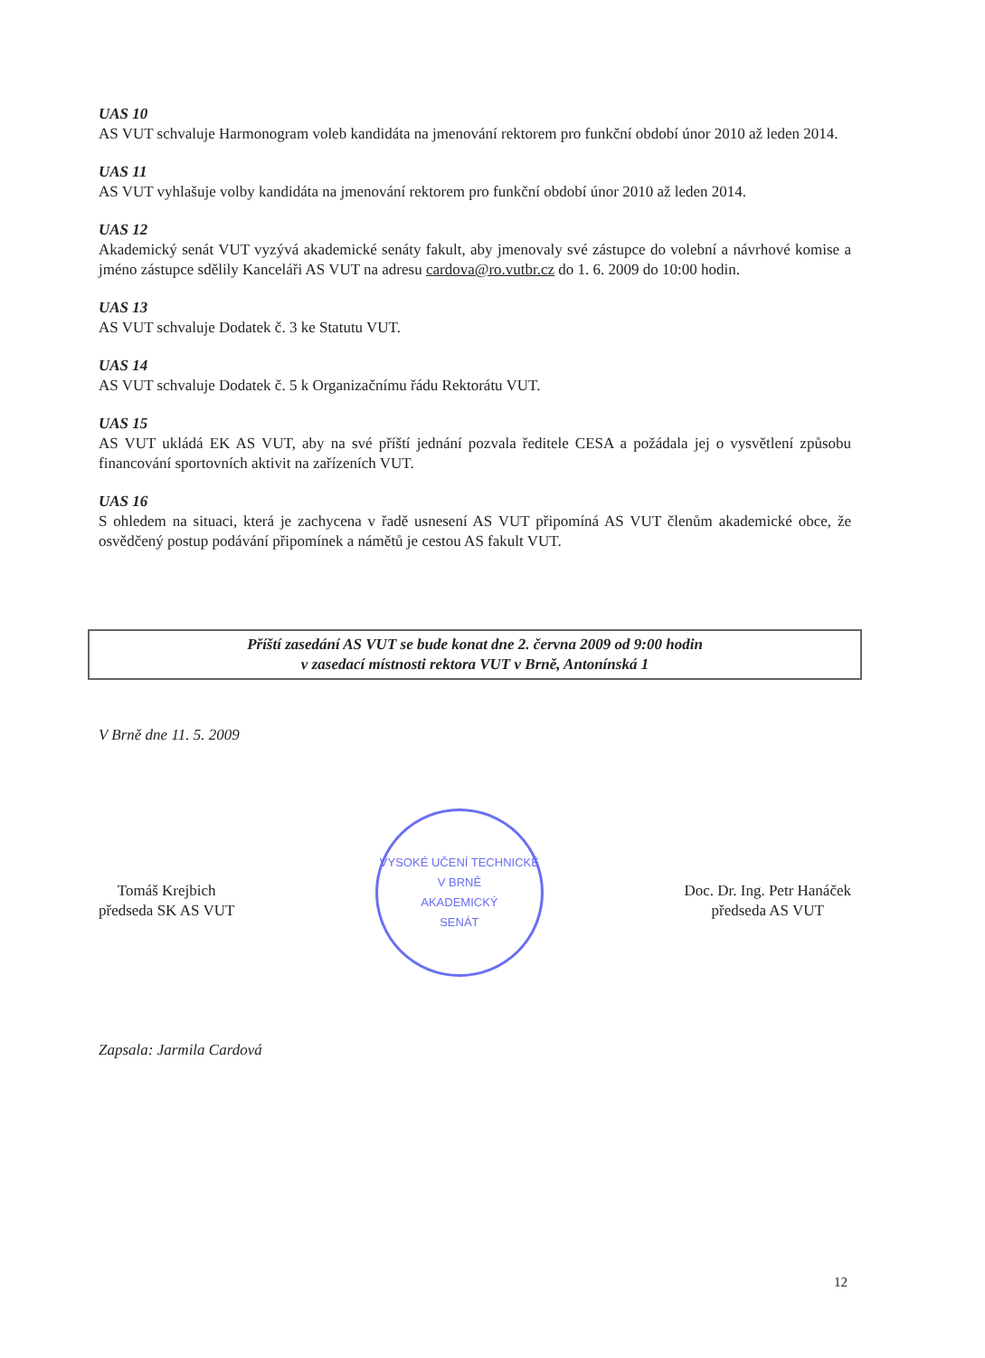UAS 10
AS VUT schvaluje Harmonogram voleb kandidáta na jmenování rektorem pro funkční období únor 2010 až leden 2014.
UAS 11
AS VUT vyhlašuje volby kandidáta na jmenování rektorem pro funkční období únor 2010 až leden 2014.
UAS 12
Akademický senát VUT vyzývá akademické senáty fakult, aby jmenovaly své zástupce do volební a návrhové komise a jméno zástupce sdělily Kanceláři AS VUT na adresu cardova@ro.vutbr.cz do 1. 6. 2009 do 10:00 hodin.
UAS 13
AS VUT schvaluje Dodatek č. 3 ke Statutu VUT.
UAS 14
AS VUT schvaluje Dodatek č. 5 k Organizačnímu řádu Rektorátu VUT.
UAS 15
AS VUT ukládá EK AS VUT, aby na své příští jednání pozvala ředitele CESA a požádala jej o vysvětlení způsobu financování sportovních aktivit na zařízeních VUT.
UAS 16
S ohledem na situaci, která je zachycena v řadě usnesení AS VUT připomíná AS VUT členům akademické obce, že osvědčený postup podávání připomínek a námětů je cestou AS fakult VUT.
Příští zasedání AS VUT se bude konat dne 2. června 2009 od 9:00 hodin
v zasedací místnosti rektora VUT v Brně, Antonínská 1
V Brně dne 11. 5. 2009
Tomáš Krejbich
předseda SK AS VUT
VYSOKÉ UČENÍ TECHNICKÉ V BRNĚ
AKADEMICKÝ
SENÁT
Doc. Dr. Ing. Petr Hanáček
předseda AS VUT
Zapsala: Jarmila Cardová
12